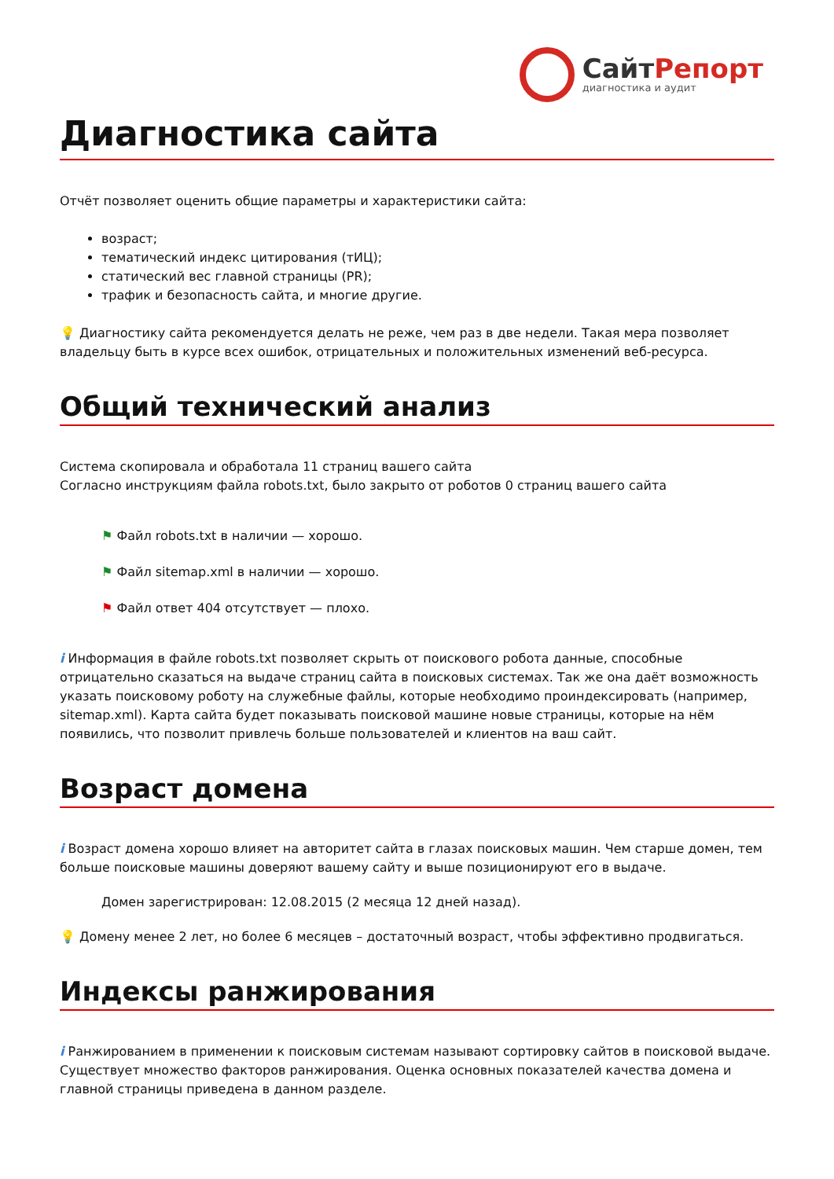СайтРепорт
диагностика и аудит
Диагностика сайта
Отчёт позволяет оценить общие параметры и характеристики сайта:
возраст;
тематический индекс цитирования (тИЦ);
статический вес главной страницы (PR);
трафик и безопасность сайта, и многие другие.
💡 Диагностику сайта рекомендуется делать не реже, чем раз в две недели. Такая мера позволяет владельцу быть в курсе всех ошибок, отрицательных и положительных изменений веб-ресурса.
Общий технический анализ
Система скопировала и обработала 11 страниц вашего сайта
Согласно инструкциям файла robots.txt, было закрыто от роботов 0 страниц вашего сайта
⚑ Файл robots.txt в наличии — хорошо.
⚑ Файл sitemap.xml в наличии — хорошо.
⚑ Файл ответ 404 отсутствует — плохо.
i Информация в файле robots.txt позволяет скрыть от поискового робота данные, способные отрицательно сказаться на выдаче страниц сайта в поисковых системах. Так же она даёт возможность указать поисковому роботу на служебные файлы, которые необходимо проиндексировать (например, sitemap.xml). Карта сайта будет показывать поисковой машине новые страницы, которые на нём появились, что позволит привлечь больше пользователей и клиентов на ваш сайт.
Возраст домена
i Возраст домена хорошо влияет на авторитет сайта в глазах поисковых машин. Чем старше домен, тем больше поисковые машины доверяют вашему сайту и выше позиционируют его в выдаче.
Домен зарегистрирован: 12.08.2015 (2 месяца 12 дней назад).
💡 Домену менее 2 лет, но более 6 месяцев – достаточный возраст, чтобы эффективно продвигаться.
Индексы ранжирования
i Ранжированием в применении к поисковым системам называют сортировку сайтов в поисковой выдаче. Существует множество факторов ранжирования. Оценка основных показателей качества домена и главной страницы приведена в данном разделе.